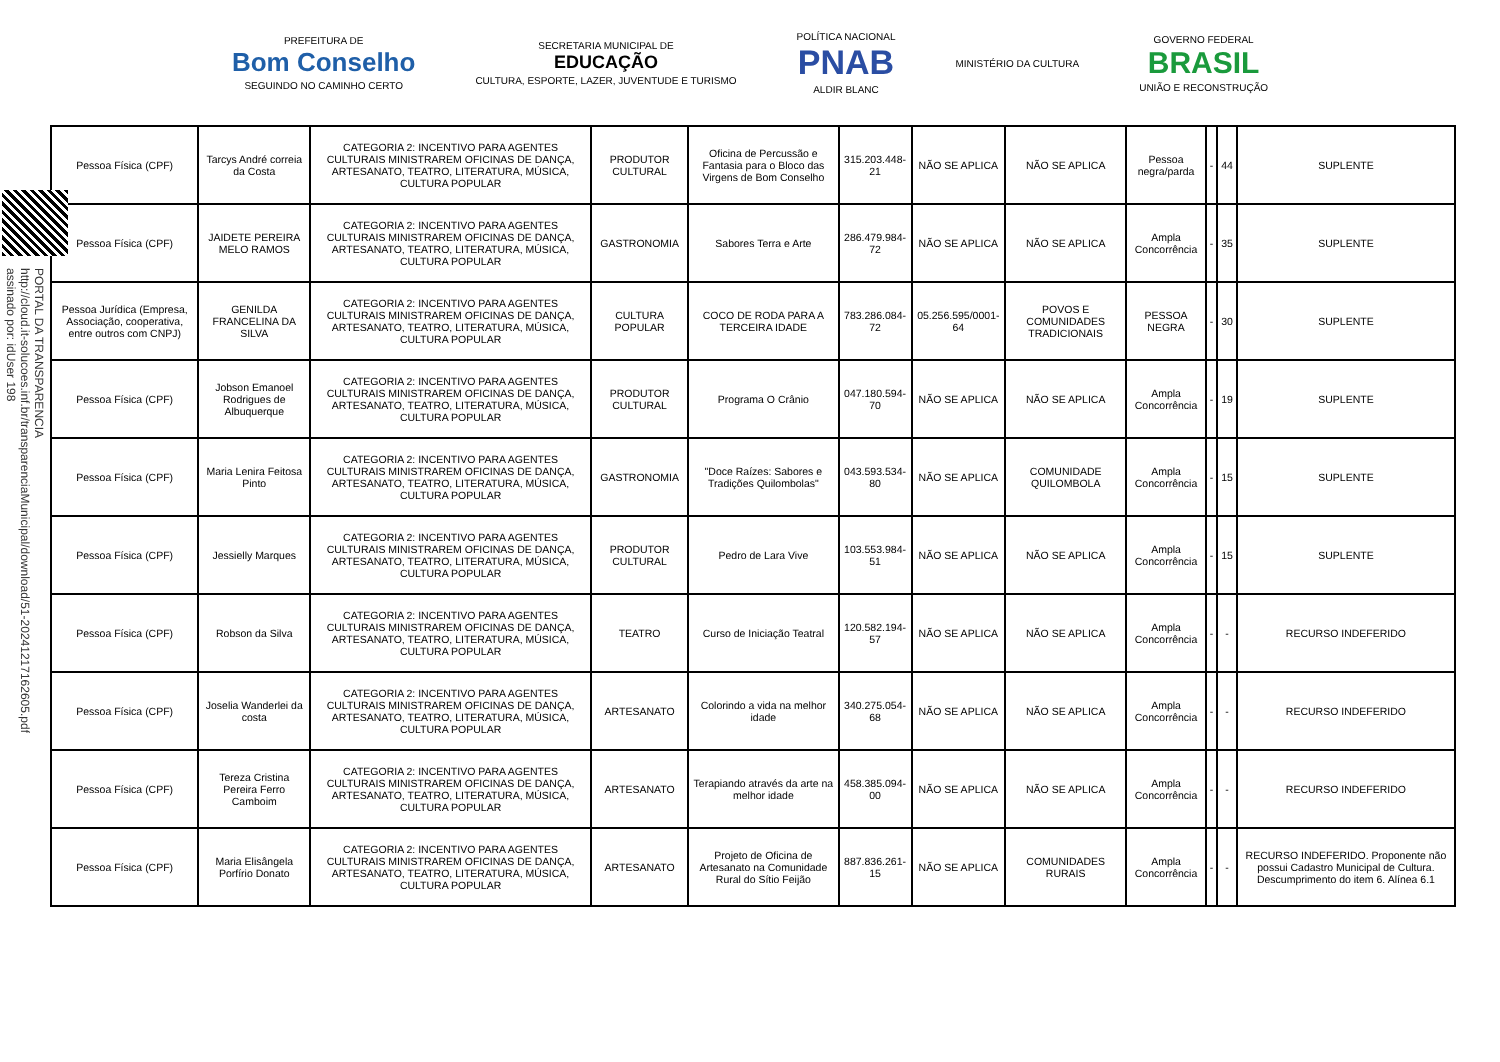PREFEITURA DE
Bom Conselho
SEGUINDO NO CAMINHO CERTO
SECRETARIA MUNICIPAL DE
EDUCAÇÃO
CULTURA, ESPORTE, LAZER, JUVENTUDE E TURISMO
POLÍTICA NACIONAL
PNAB
ALDIR BLANC
MINISTÉRIO DA CULTURA
GOVERNO FEDERAL
BRASIL
UNIÃO E RECONSTRUÇÃO
PORTAL DA TRANSPARENCIA
http://cloud.it-solucoes.inf.br/transparenciaMunicipal/download/51-20241217162605.pdf
assinado por: idUser 198
| Pessoa Física (CPF) | Tarcys André correia da Costa | CATEGORIA 2: INCENTIVO PARA AGENTES CULTURAIS MINISTRAREM OFICINAS DE DANÇA, ARTESANATO, TEATRO, LITERATURA, MÚSICA, CULTURA POPULAR | PRODUTOR CULTURAL | Oficina de Percussão e Fantasia para o Bloco das Virgens de Bom Conselho | 315.203.448-21 | NÃO SE APLICA | NÃO SE APLICA | Pessoa negra/parda | - | 44 | SUPLENTE |
| Pessoa Física (CPF) | JAIDETE PEREIRA MELO RAMOS | CATEGORIA 2: INCENTIVO PARA AGENTES CULTURAIS MINISTRAREM OFICINAS DE DANÇA, ARTESANATO, TEATRO, LITERATURA, MÚSICA, CULTURA POPULAR | GASTRONOMIA | Sabores Terra e Arte | 286.479.984-72 | NÃO SE APLICA | NÃO SE APLICA | Ampla Concorrência | - | 35 | SUPLENTE |
| Pessoa Jurídica (Empresa, Associação, cooperativa, entre outros com CNPJ) | GENILDA FRANCELINA DA SILVA | CATEGORIA 2: INCENTIVO PARA AGENTES CULTURAIS MINISTRAREM OFICINAS DE DANÇA, ARTESANATO, TEATRO, LITERATURA, MÚSICA, CULTURA POPULAR | CULTURA POPULAR | COCO DE RODA PARA A TERCEIRA IDADE | 783.286.084-72 | 05.256.595/0001-64 | POVOS E COMUNIDADES TRADICIONAIS | PESSOA NEGRA | - | 30 | SUPLENTE |
| Pessoa Física (CPF) | Jobson Emanoel Rodrigues de Albuquerque | CATEGORIA 2: INCENTIVO PARA AGENTES CULTURAIS MINISTRAREM OFICINAS DE DANÇA, ARTESANATO, TEATRO, LITERATURA, MÚSICA, CULTURA POPULAR | PRODUTOR CULTURAL | Programa O Crânio | 047.180.594-70 | NÃO SE APLICA | NÃO SE APLICA | Ampla Concorrência | - | 19 | SUPLENTE |
| Pessoa Física (CPF) | Maria Lenira Feitosa Pinto | CATEGORIA 2: INCENTIVO PARA AGENTES CULTURAIS MINISTRAREM OFICINAS DE DANÇA, ARTESANATO, TEATRO, LITERATURA, MÚSICA, CULTURA POPULAR | GASTRONOMIA | "Doce Raízes: Sabores e Tradições Quilombolas" | 043.593.534-80 | NÃO SE APLICA | COMUNIDADE QUILOMBOLA | Ampla Concorrência | - | 15 | SUPLENTE |
| Pessoa Física (CPF) | Jessielly Marques | CATEGORIA 2: INCENTIVO PARA AGENTES CULTURAIS MINISTRAREM OFICINAS DE DANÇA, ARTESANATO, TEATRO, LITERATURA, MÚSICA, CULTURA POPULAR | PRODUTOR CULTURAL | Pedro de Lara Vive | 103.553.984-51 | NÃO SE APLICA | NÃO SE APLICA | Ampla Concorrência | - | 15 | SUPLENTE |
| Pessoa Física (CPF) | Robson da Silva | CATEGORIA 2: INCENTIVO PARA AGENTES CULTURAIS MINISTRAREM OFICINAS DE DANÇA, ARTESANATO, TEATRO, LITERATURA, MÚSICA, CULTURA POPULAR | TEATRO | Curso de Iniciação Teatral | 120.582.194-57 | NÃO SE APLICA | NÃO SE APLICA | Ampla Concorrência | - | - | RECURSO INDEFERIDO |
| Pessoa Física (CPF) | Joselia Wanderlei da costa | CATEGORIA 2: INCENTIVO PARA AGENTES CULTURAIS MINISTRAREM OFICINAS DE DANÇA, ARTESANATO, TEATRO, LITERATURA, MÚSICA, CULTURA POPULAR | ARTESANATO | Colorindo a vida na melhor idade | 340.275.054-68 | NÃO SE APLICA | NÃO SE APLICA | Ampla Concorrência | - | - | RECURSO INDEFERIDO |
| Pessoa Física (CPF) | Tereza Cristina Pereira Ferro Camboim | CATEGORIA 2: INCENTIVO PARA AGENTES CULTURAIS MINISTRAREM OFICINAS DE DANÇA, ARTESANATO, TEATRO, LITERATURA, MÚSICA, CULTURA POPULAR | ARTESANATO | Terapiando através da arte na melhor idade | 458.385.094-00 | NÃO SE APLICA | NÃO SE APLICA | Ampla Concorrência | - | - | RECURSO INDEFERIDO |
| Pessoa Física (CPF) | Maria Elisângela Porfírio Donato | CATEGORIA 2: INCENTIVO PARA AGENTES CULTURAIS MINISTRAREM OFICINAS DE DANÇA, ARTESANATO, TEATRO, LITERATURA, MÚSICA, CULTURA POPULAR | ARTESANATO | Projeto de Oficina de Artesanato na Comunidade Rural do Sítio Feijão | 887.836.261-15 | NÃO SE APLICA | COMUNIDADES RURAIS | Ampla Concorrência | - | - | RECURSO INDEFERIDO. Proponente não possui Cadastro Municipal de Cultura. Descumprimento do item 6. Alínea 6.1 |